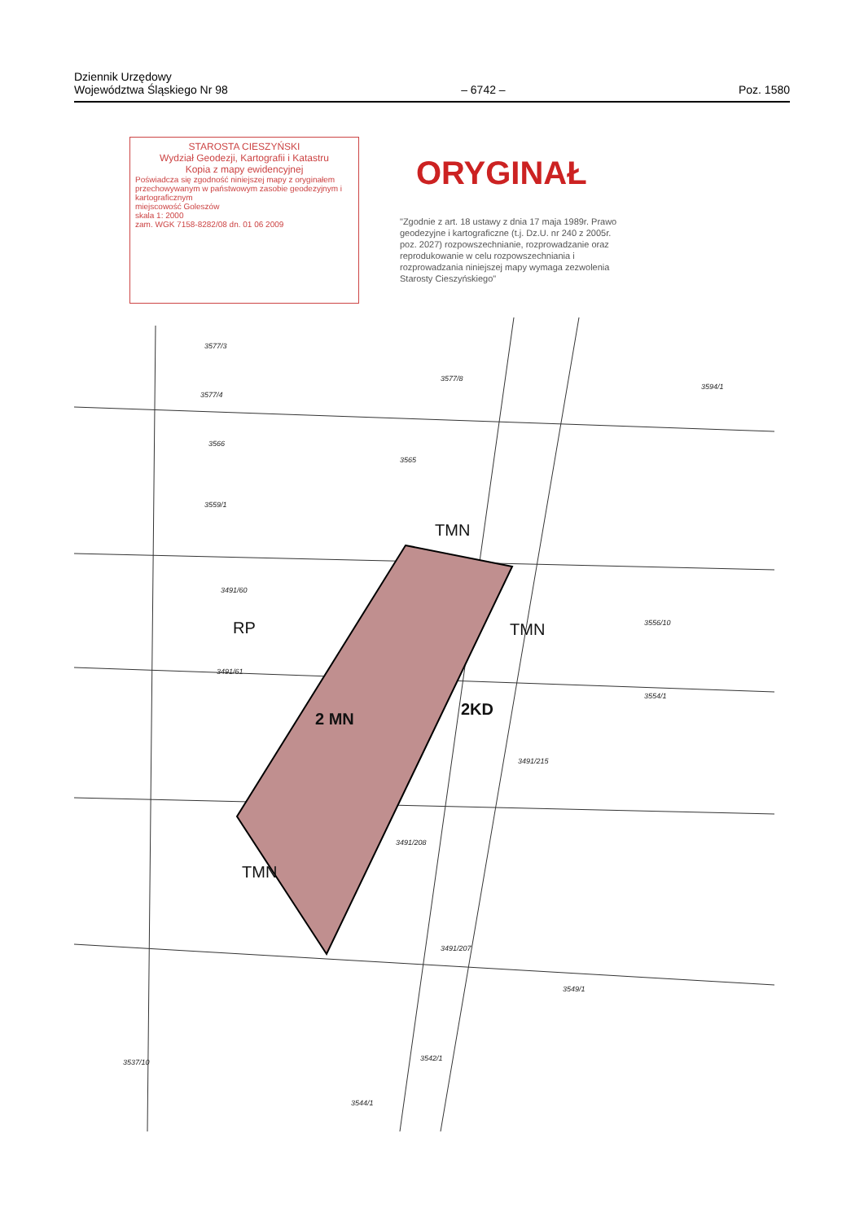Dziennik Urzędowy
Województwa Śląskiego Nr 98
– 6742 –
Poz. 1580
STAROSTA CIESZYŃSKI
Wydział Geodezji, Kartografii i Katastru
Kopia z mapy ewidencyjnej
Poświadcza się zgodność niniejszej mapy z oryginałem przechowywanym w państwowym zasobie geodezyjnym i kartograficznym
miejscowość Goleszów
skala 1: 2000
zam. WGK 7158-8282/08 dn. 01 06 2009
ORYGINAŁ
"Zgodnie z art. 18 ustawy z dnia 17 maja 1989r. Prawo geodezyjne i kartograficzne (t.j. Dz.U. nr 240 z 2005r. poz. 2027) rozpowszechnianie, rozprowadzanie oraz reprodukowanie w celu rozpowszechniania i rozprowadzania niniejszej mapy wymaga zezwolenia Starosty Cieszyńskiego"
TMN
RP TMN
2 MN
2KD
TMN
3577/3
3577/8
3577/4
3594/1
3566
3565
3559/1
3491/60
3491/61
3556/10
3554/1
3491/215
3491/208
3491/207
3549/1
3542/1
3537/10
3544/1